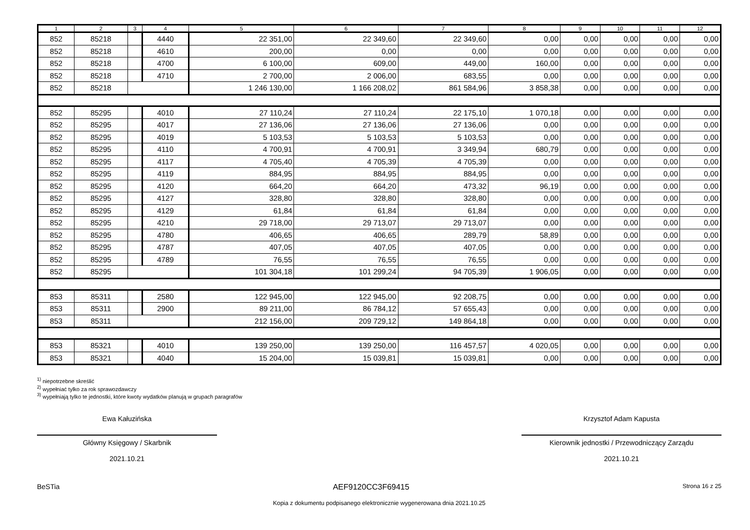| 1 | 2 | 3 | 4 | 5 | 6 | 7 | 8 | 9 | 10 | 11 | 12 |
| --- | --- | --- | --- | --- | --- | --- | --- | --- | --- | --- | --- |
| 852 | 85218 | | 4440 | 22 351,00 | 22 349,60 | 22 349,60 | 0,00 | 0,00 | 0,00 | 0,00 | 0,00 |
| 852 | 85218 | | 4610 | 200,00 | 0,00 | 0,00 | 0,00 | 0,00 | 0,00 | 0,00 | 0,00 |
| 852 | 85218 | | 4700 | 6 100,00 | 609,00 | 449,00 | 160,00 | 0,00 | 0,00 | 0,00 | 0,00 |
| 852 | 85218 | | 4710 | 2 700,00 | 2 006,00 | 683,55 | 0,00 | 0,00 | 0,00 | 0,00 | 0,00 |
| 852 | 85218 | | | 1 246 130,00 | 1 166 208,02 | 861 584,96 | 3 858,38 | 0,00 | 0,00 | 0,00 | 0,00 |
| 852 | 85295 | | 4010 | 27 110,24 | 27 110,24 | 22 175,10 | 1 070,18 | 0,00 | 0,00 | 0,00 | 0,00 |
| 852 | 85295 | | 4017 | 27 136,06 | 27 136,06 | 27 136,06 | 0,00 | 0,00 | 0,00 | 0,00 | 0,00 |
| 852 | 85295 | | 4019 | 5 103,53 | 5 103,53 | 5 103,53 | 0,00 | 0,00 | 0,00 | 0,00 | 0,00 |
| 852 | 85295 | | 4110 | 4 700,91 | 4 700,91 | 3 349,94 | 680,79 | 0,00 | 0,00 | 0,00 | 0,00 |
| 852 | 85295 | | 4117 | 4 705,40 | 4 705,39 | 4 705,39 | 0,00 | 0,00 | 0,00 | 0,00 | 0,00 |
| 852 | 85295 | | 4119 | 884,95 | 884,95 | 884,95 | 0,00 | 0,00 | 0,00 | 0,00 | 0,00 |
| 852 | 85295 | | 4120 | 664,20 | 664,20 | 473,32 | 96,19 | 0,00 | 0,00 | 0,00 | 0,00 |
| 852 | 85295 | | 4127 | 328,80 | 328,80 | 328,80 | 0,00 | 0,00 | 0,00 | 0,00 | 0,00 |
| 852 | 85295 | | 4129 | 61,84 | 61,84 | 61,84 | 0,00 | 0,00 | 0,00 | 0,00 | 0,00 |
| 852 | 85295 | | 4210 | 29 718,00 | 29 713,07 | 29 713,07 | 0,00 | 0,00 | 0,00 | 0,00 | 0,00 |
| 852 | 85295 | | 4780 | 406,65 | 406,65 | 289,79 | 58,89 | 0,00 | 0,00 | 0,00 | 0,00 |
| 852 | 85295 | | 4787 | 407,05 | 407,05 | 407,05 | 0,00 | 0,00 | 0,00 | 0,00 | 0,00 |
| 852 | 85295 | | 4789 | 76,55 | 76,55 | 76,55 | 0,00 | 0,00 | 0,00 | 0,00 | 0,00 |
| 852 | 85295 | | | 101 304,18 | 101 299,24 | 94 705,39 | 1 906,05 | 0,00 | 0,00 | 0,00 | 0,00 |
| 853 | 85311 | | 2580 | 122 945,00 | 122 945,00 | 92 208,75 | 0,00 | 0,00 | 0,00 | 0,00 | 0,00 |
| 853 | 85311 | | 2900 | 89 211,00 | 86 784,12 | 57 655,43 | 0,00 | 0,00 | 0,00 | 0,00 | 0,00 |
| 853 | 85311 | | | 212 156,00 | 209 729,12 | 149 864,18 | 0,00 | 0,00 | 0,00 | 0,00 | 0,00 |
| 853 | 85321 | | 4010 | 139 250,00 | 139 250,00 | 116 457,57 | 4 020,05 | 0,00 | 0,00 | 0,00 | 0,00 |
| 853 | 85321 | | 4040 | 15 204,00 | 15 039,81 | 15 039,81 | 0,00 | 0,00 | 0,00 | 0,00 | 0,00 |
<sup>1)</sup> niepotrzebne skreślić
<sup>2)</sup> wypełniać tylko za rok sprawozdawczy
<sup>3)</sup> wypełniają tylko te jednostki, które kwoty wydatków planują w grupach paragrafów
Ewa Kałuzińska
Główny Księgowy / Skarbnik
2021.10.21
Krzysztof Adam Kapusta
Kierownik jednostki / Przewodniczący Zarządu
2021.10.21
BeSTia AEF9120CC3F69415 Strona 16 z 25
Kopia z dokumentu podpisanego elektronicznie wygenerowana dnia 2021.10.25